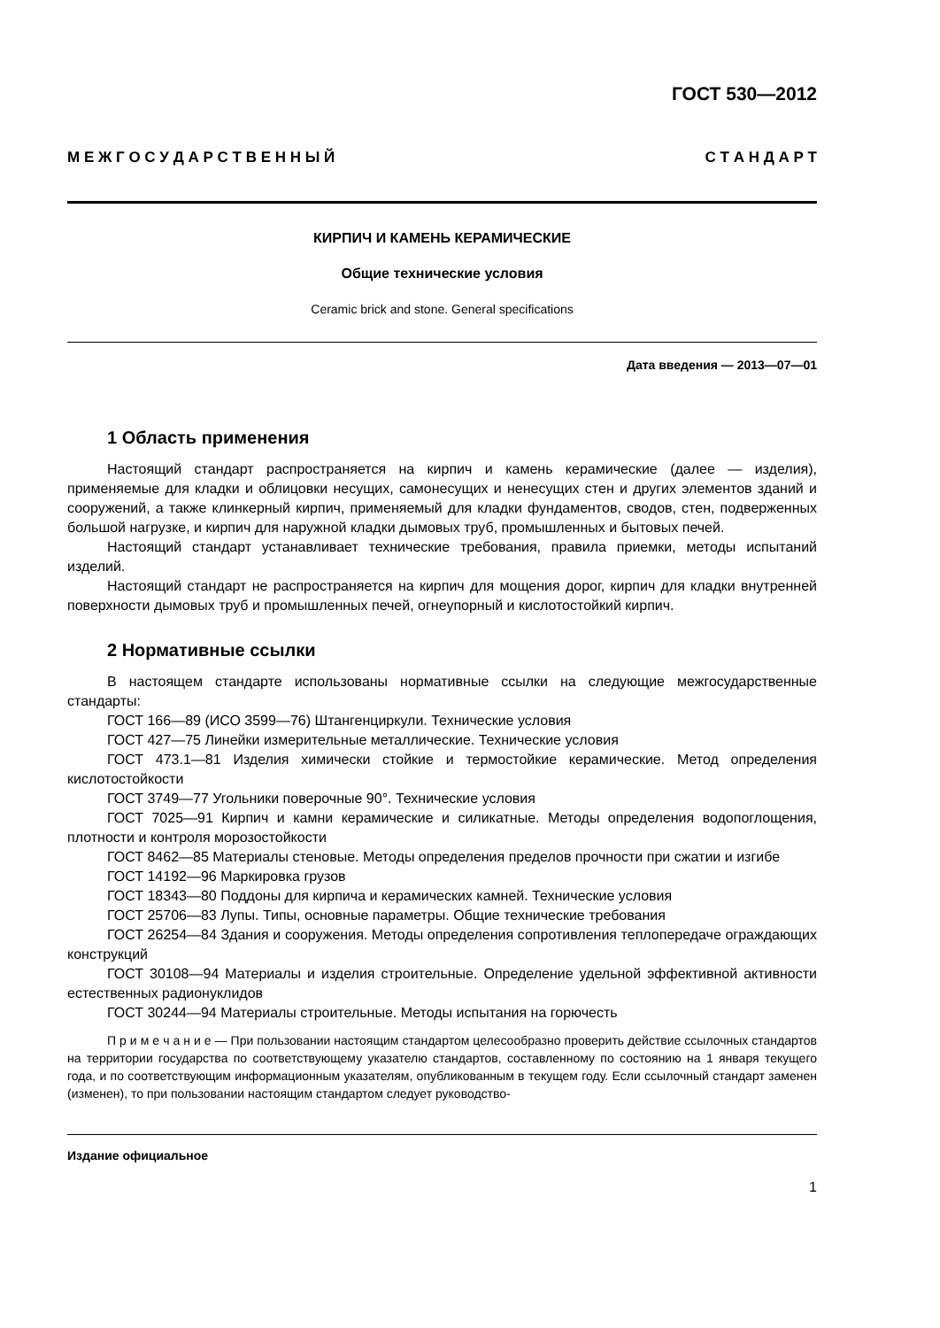ГОСТ 530—2012
М Е Ж Г О С У Д А Р С Т В Е Н Н Ы Й С Т А Н Д А Р Т
КИРПИЧ И КАМЕНЬ КЕРАМИЧЕСКИЕ
Общие технические условия
Ceramic brick and stone. General specifications
Дата введения — 2013—07—01
1 Область применения
Настоящий стандарт распространяется на кирпич и камень керамические (далее — изделия), применяемые для кладки и облицовки несущих, самонесущих и ненесущих стен и других элементов зданий и сооружений, а также клинкерный кирпич, применяемый для кладки фундаментов, сводов, стен, подверженных большой нагрузке, и кирпич для наружной кладки дымовых труб, промышленных и бытовых печей.
Настоящий стандарт устанавливает технические требования, правила приемки, методы испытаний изделий.
Настоящий стандарт не распространяется на кирпич для мощения дорог, кирпич для кладки внутренней поверхности дымовых труб и промышленных печей, огнеупорный и кислотостойкий кирпич.
2 Нормативные ссылки
В настоящем стандарте использованы нормативные ссылки на следующие межгосударственные стандарты:
ГОСТ 166—89 (ИСО 3599—76) Штангенциркули. Технические условия
ГОСТ 427—75 Линейки измерительные металлические. Технические условия
ГОСТ 473.1—81 Изделия химически стойкие и термостойкие керамические. Метод определения кислотостойкости
ГОСТ 3749—77 Угольники поверочные 90°. Технические условия
ГОСТ 7025—91 Кирпич и камни керамические и силикатные. Методы определения водопоглощения, плотности и контроля морозостойкости
ГОСТ 8462—85 Материалы стеновые. Методы определения пределов прочности при сжатии и изгибе
ГОСТ 14192—96 Маркировка грузов
ГОСТ 18343—80 Поддоны для кирпича и керамических камней. Технические условия
ГОСТ 25706—83 Лупы. Типы, основные параметры. Общие технические требования
ГОСТ 26254—84 Здания и сооружения. Методы определения сопротивления теплопередаче ограждающих конструкций
ГОСТ 30108—94 Материалы и изделия строительные. Определение удельной эффективной активности естественных радионуклидов
ГОСТ 30244—94 Материалы строительные. Методы испытания на горючесть
П р и м е ч а н и е — При пользовании настоящим стандартом целесообразно проверить действие ссылочных стандартов на территории государства по соответствующему указателю стандартов, составленному по состоянию на 1 января текущего года, и по соответствующим информационным указателям, опубликованным в текущем году. Если ссылочный стандарт заменен (изменен), то при пользовании настоящим стандартом следует руководство-
Издание официальное
1